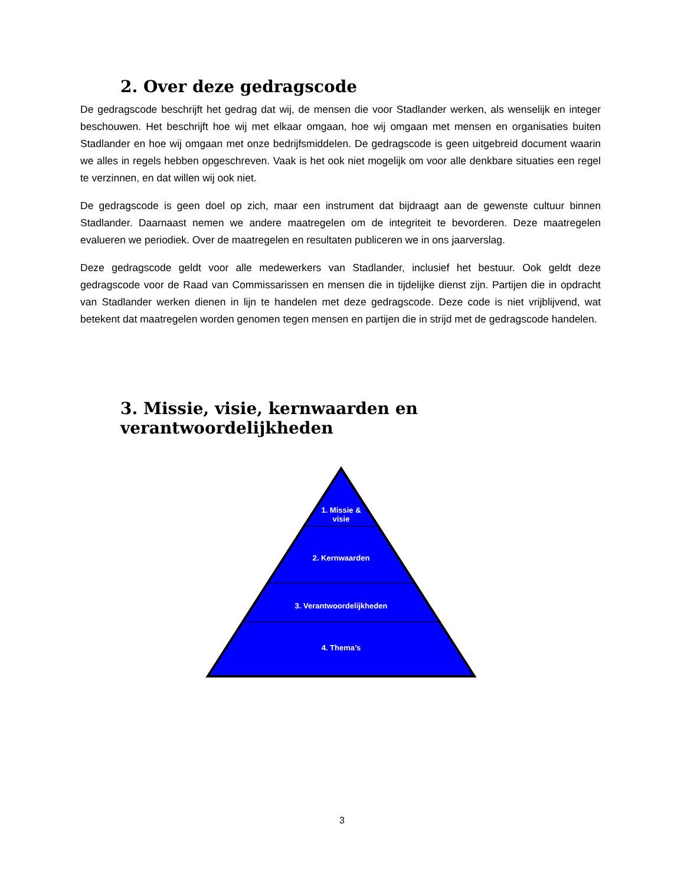2. Over deze gedragscode
De gedragscode beschrijft het gedrag dat wij, de mensen die voor Stadlander werken, als wenselijk en integer beschouwen. Het beschrijft hoe wij met elkaar omgaan, hoe wij omgaan met mensen en organisaties buiten Stadlander en hoe wij omgaan met onze bedrijfsmiddelen. De gedragscode is geen uitgebreid document waarin we alles in regels hebben opgeschreven. Vaak is het ook niet mogelijk om voor alle denkbare situaties een regel te verzinnen, en dat willen wij ook niet.
De gedragscode is geen doel op zich, maar een instrument dat bijdraagt aan de gewenste cultuur binnen Stadlander. Daarnaast nemen we andere maatregelen om de integriteit te bevorderen. Deze maatregelen evalueren we periodiek. Over de maatregelen en resultaten publiceren we in ons jaarverslag.
Deze gedragscode geldt voor alle medewerkers van Stadlander, inclusief het bestuur. Ook geldt deze gedragscode voor de Raad van Commissarissen en mensen die in tijdelijke dienst zijn. Partijen die in opdracht van Stadlander werken dienen in lijn te handelen met deze gedragscode. Deze code is niet vrijblijvend, wat betekent dat maatregelen worden genomen tegen mensen en partijen die in strijd met de gedragscode handelen.
3. Missie, visie, kernwaarden en verantwoordelijkheden
1. Missie &
visie
2. Kernwaarden
3. Verantwoordelijkheden
4. Thema’s
3